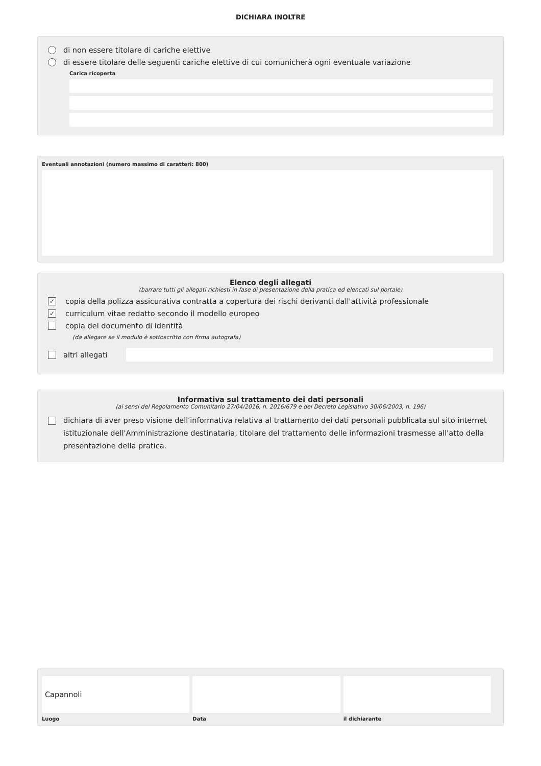DICHIARA INOLTRE
di non essere titolare di cariche elettive
di essere titolare delle seguenti cariche elettive di cui comunicherà ogni eventuale variazione
Carica ricoperta
Eventuali annotazioni (numero massimo di caratteri: 800)
Elenco degli allegati
(barrare tutti gli allegati richiesti in fase di presentazione della pratica ed elencati sul portale)
✓ copia della polizza assicurativa contratta a copertura dei rischi derivanti dall'attività professionale
✓ curriculum vitae redatto secondo il modello europeo
copia del documento di identità
(da allegare se il modulo è sottoscritto con firma autografa)
altri allegati
Informativa sul trattamento dei dati personali
(ai sensi del Regolamento Comunitario 27/04/2016, n. 2016/679 e del Decreto Legislativo 30/06/2003, n. 196)
dichiara di aver preso visione dell'informativa relativa al trattamento dei dati personali pubblicata sul sito internet istituzionale dell'Amministrazione destinataria, titolare del trattamento delle informazioni trasmesse all'atto della presentazione della pratica.
Capannoli
Luogo
Data il dichiarante